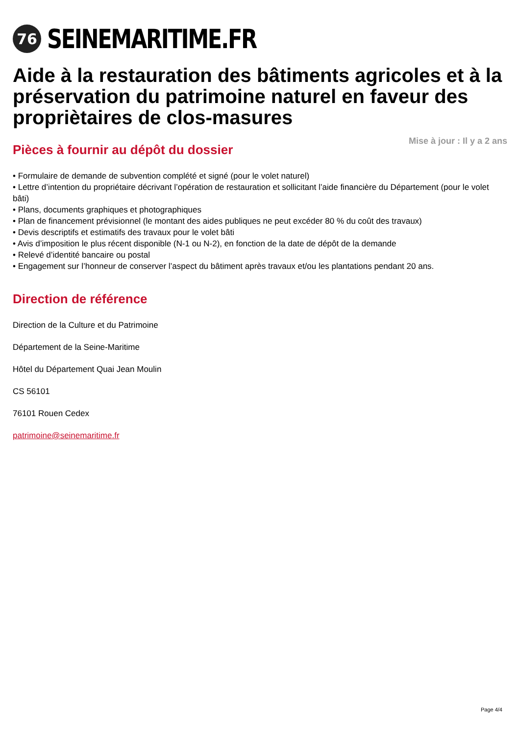76
SEINEMARITIME.FR
Aide à la restauration des bâtiments agricoles et à la préservation du patrimoine naturel en faveur des propriètaires de clos-masures
Mise à jour : Il y a 2 ans
Pièces à fournir au dépôt du dossier
• Formulaire de demande de subvention complété et signé (pour le volet naturel)
• Lettre d’intention du propriétaire décrivant l’opération de restauration et sollicitant l’aide financière du Département (pour le volet bâti)
• Plans, documents graphiques et photographiques
• Plan de financement prévisionnel (le montant des aides publiques ne peut excéder 80 % du coût des travaux)
• Devis descriptifs et estimatifs des travaux pour le volet bâti
• Avis d’imposition le plus récent disponible (N-1 ou N-2), en fonction de la date de dépôt de la demande
• Relevé d’identité bancaire ou postal
• Engagement sur l’honneur de conserver l’aspect du bâtiment après travaux et/ou les plantations pendant 20 ans.
Direction de référence
Direction de la Culture et du Patrimoine
Département de la Seine-Maritime
Hôtel du Département Quai Jean Moulin
CS 56101
76101 Rouen Cedex
patrimoine@seinemaritime.fr
Page 4/4